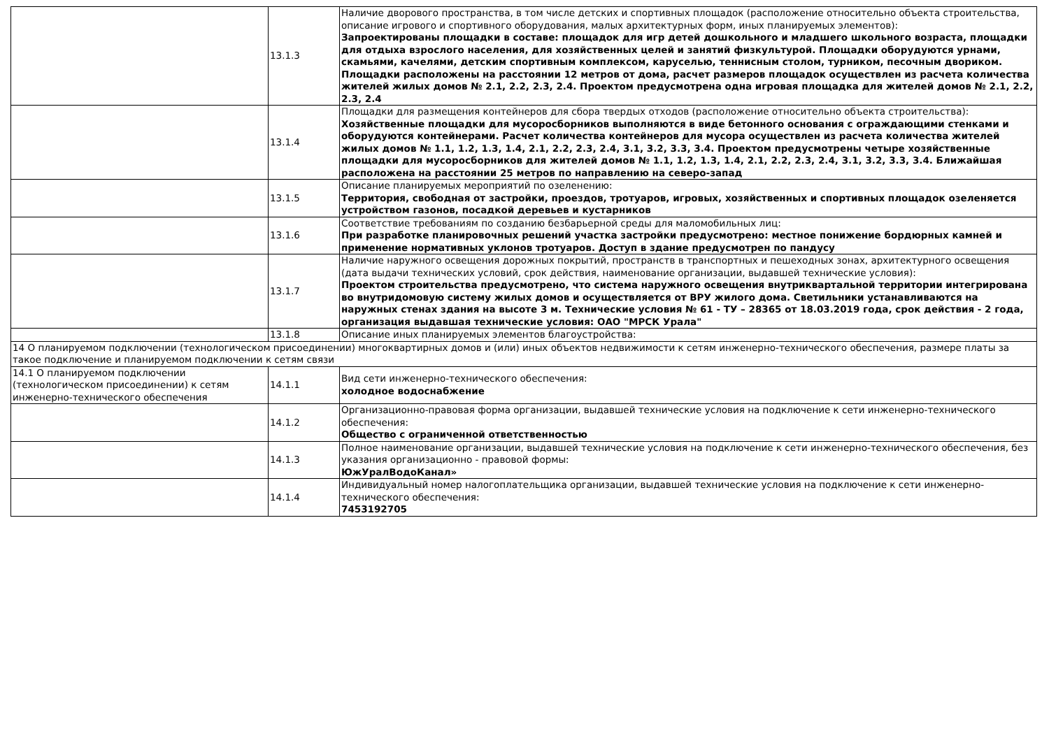| | 13.1.3 | Наличие дворового пространства, в том числе детских и спортивных площадок (расположение относительно объекта строительства, описание игрового и спортивного оборудования, малых архитектурных форм, иных планируемых элементов): Запроектированы площадки в составе: площадок для игр детей дошкольного и младшего школьного возраста, площадки для отдыха взрослого населения, для хозяйственных целей и занятий физкультурой. Площадки оборудуются урнами, скамьями, качелями, детским спортивным комплексом, каруселью, теннисным столом, турником, песочным двориком. Площадки расположены на расстоянии 12 метров от дома, расчет размеров площадок осуществлен из расчета количества жителей жилых домов № 2.1, 2.2, 2.3, 2.4. Проектом предусмотрена одна игровая площадка для жителей домов № 2.1, 2.2, 2.3, 2.4 |
| | 13.1.4 | Площадки для размещения контейнеров для сбора твердых отходов (расположение относительно объекта строительства): Хозяйственные площадки для мусоросборников выполняются в виде бетонного основания с ограждающими стенками и оборудуются контейнерами. Расчет количества контейнеров для мусора осуществлен из расчета количества жителей жилых домов № 1.1, 1.2, 1.3, 1.4, 2.1, 2.2, 2.3, 2.4, 3.1, 3.2, 3.3, 3.4. Проектом предусмотрены четыре хозяйственные площадки для мусоросборников для жителей домов № 1.1, 1.2, 1.3, 1.4, 2.1, 2.2, 2.3, 2.4, 3.1, 3.2, 3.3, 3.4. Ближайшая расположена на расстоянии 25 метров по направлению на северо-запад |
| | 13.1.5 | Описание планируемых мероприятий по озеленению: Территория, свободная от застройки, проездов, тротуаров, игровых, хозяйственных и спортивных площадок озеленяется устройством газонов, посадкой деревьев и кустарников |
| | 13.1.6 | Соответствие требованиям по созданию безбарьерной среды для маломобильных лиц: При разработке планировочных решений участка застройки предусмотрено: местное понижение бордюрных камней и применение нормативных уклонов тротуаров. Доступ в здание предусмотрен по пандусу |
| | 13.1.7 | Наличие наружного освещения дорожных покрытий, пространств в транспортных и пешеходных зонах, архитектурного освещения (дата выдачи технических условий, срок действия, наименование организации, выдавшей технические условия): Проектом строительства предусмотрено, что система наружного освещения внутриквартальной территории интегрирована во внутридомовую систему жилых домов и осуществляется от ВРУ жилого дома. Светильники устанавливаются на наружных стенах здания на высоте 3 м. Технические условия № 61 - ТУ – 28365 от 18.03.2019 года, срок действия - 2 года, организация выдавшая технические условия: ОАО "МРСК Урала" |
| | 13.1.8 | Описание иных планируемых элементов благоустройства: |
| 14 О планируемом подключении (технологическом присоединении) многоквартирных домов и (или) иных объектов недвижимости к сетям инженерно-технического обеспечения, размере платы за такое подключение и планируемом подключении к сетям связи | | |
| 14.1 О планируемом подключении (технологическом присоединении) к сетям инженерно-технического обеспечения | 14.1.1 | Вид сети инженерно-технического обеспечения: холодное водоснабжение |
| | 14.1.2 | Организационно-правовая форма организации, выдавшей технические условия на подключение к сети инженерно-технического обеспечения: Общество с ограниченной ответственностью |
| | 14.1.3 | Полное наименование организации, выдавшей технические условия на подключение к сети инженерно-технического обеспечения, без указания организационно - правовой формы: ЮжУралВодоКанал» |
| | 14.1.4 | Индивидуальный номер налогоплательщика организации, выдавшей технические условия на подключение к сети инженерно-технического обеспечения: 7453192705 |